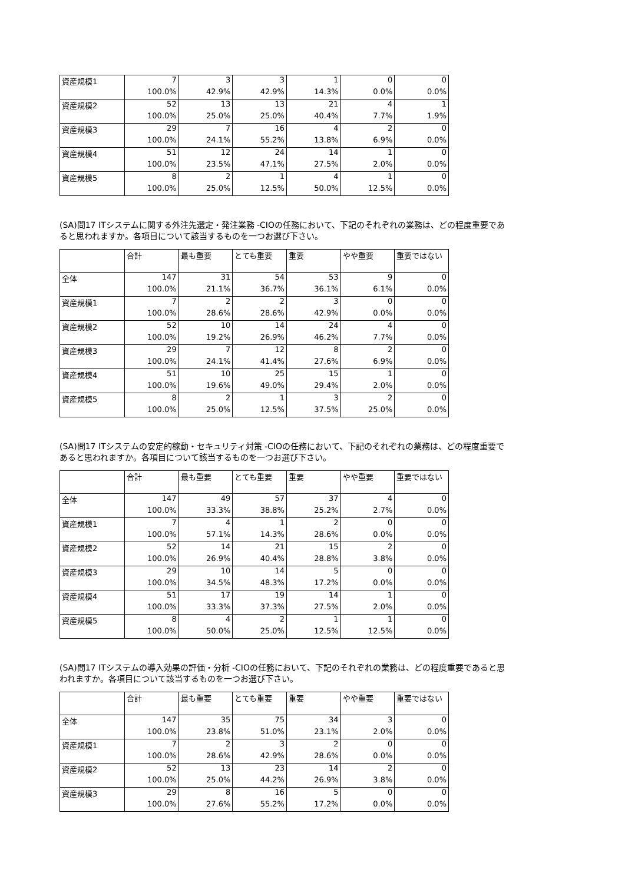| 資産規模1 | 7 | 3 | 3 | 1 | 0 | 0 |
| | 100.0% | 42.9% | 42.9% | 14.3% | 0.0% | 0.0% |
| 資産規模2 | 52 | 13 | 13 | 21 | 4 | 1 |
| | 100.0% | 25.0% | 25.0% | 40.4% | 7.7% | 1.9% |
| 資産規模3 | 29 | 7 | 16 | 4 | 2 | 0 |
| | 100.0% | 24.1% | 55.2% | 13.8% | 6.9% | 0.0% |
| 資産規模4 | 51 | 12 | 24 | 14 | 1 | 0 |
| | 100.0% | 23.5% | 47.1% | 27.5% | 2.0% | 0.0% |
| 資産規模5 | 8 | 2 | 1 | 4 | 1 | 0 |
| | 100.0% | 25.0% | 12.5% | 50.0% | 12.5% | 0.0% |
(SA)問17 ITシステムに関する外注先選定・発注業務 -CIOの任務において、下記のそれぞれの業務は、どの程度重要であると思われますか。各項目について該当するものを一つお選び下さい。
| | 合計 | 最も重要 | とても重要 | 重要 | やや重要 | 重要ではない |
| --- | --- | --- | --- | --- | --- | --- |
| 全体 | 147 | 31 | 54 | 53 | 9 | 0 |
| | 100.0% | 21.1% | 36.7% | 36.1% | 6.1% | 0.0% |
| 資産規模1 | 7 | 2 | 2 | 3 | 0 | 0 |
| | 100.0% | 28.6% | 28.6% | 42.9% | 0.0% | 0.0% |
| 資産規模2 | 52 | 10 | 14 | 24 | 4 | 0 |
| | 100.0% | 19.2% | 26.9% | 46.2% | 7.7% | 0.0% |
| 資産規模3 | 29 | 7 | 12 | 8 | 2 | 0 |
| | 100.0% | 24.1% | 41.4% | 27.6% | 6.9% | 0.0% |
| 資産規模4 | 51 | 10 | 25 | 15 | 1 | 0 |
| | 100.0% | 19.6% | 49.0% | 29.4% | 2.0% | 0.0% |
| 資産規模5 | 8 | 2 | 1 | 3 | 2 | 0 |
| | 100.0% | 25.0% | 12.5% | 37.5% | 25.0% | 0.0% |
(SA)問17 ITシステムの安定的稼動・セキュリティ対策 -CIOの任務において、下記のそれぞれの業務は、どの程度重要であると思われますか。各項目について該当するものを一つお選び下さい。
| | 合計 | 最も重要 | とても重要 | 重要 | やや重要 | 重要ではない |
| --- | --- | --- | --- | --- | --- | --- |
| 全体 | 147 | 49 | 57 | 37 | 4 | 0 |
| | 100.0% | 33.3% | 38.8% | 25.2% | 2.7% | 0.0% |
| 資産規模1 | 7 | 4 | 1 | 2 | 0 | 0 |
| | 100.0% | 57.1% | 14.3% | 28.6% | 0.0% | 0.0% |
| 資産規模2 | 52 | 14 | 21 | 15 | 2 | 0 |
| | 100.0% | 26.9% | 40.4% | 28.8% | 3.8% | 0.0% |
| 資産規模3 | 29 | 10 | 14 | 5 | 0 | 0 |
| | 100.0% | 34.5% | 48.3% | 17.2% | 0.0% | 0.0% |
| 資産規模4 | 51 | 17 | 19 | 14 | 1 | 0 |
| | 100.0% | 33.3% | 37.3% | 27.5% | 2.0% | 0.0% |
| 資産規模5 | 8 | 4 | 2 | 1 | 1 | 0 |
| | 100.0% | 50.0% | 25.0% | 12.5% | 12.5% | 0.0% |
(SA)問17 ITシステムの導入効果の評価・分析 -CIOの任務において、下記のそれぞれの業務は、どの程度重要であると思われますか。各項目について該当するものを一つお選び下さい。
| | 合計 | 最も重要 | とても重要 | 重要 | やや重要 | 重要ではない |
| --- | --- | --- | --- | --- | --- | --- |
| 全体 | 147 | 35 | 75 | 34 | 3 | 0 |
| | 100.0% | 23.8% | 51.0% | 23.1% | 2.0% | 0.0% |
| 資産規模1 | 7 | 2 | 3 | 2 | 0 | 0 |
| | 100.0% | 28.6% | 42.9% | 28.6% | 0.0% | 0.0% |
| 資産規模2 | 52 | 13 | 23 | 14 | 2 | 0 |
| | 100.0% | 25.0% | 44.2% | 26.9% | 3.8% | 0.0% |
| 資産規模3 | 29 | 8 | 16 | 5 | 0 | 0 |
| | 100.0% | 27.6% | 55.2% | 17.2% | 0.0% | 0.0% |